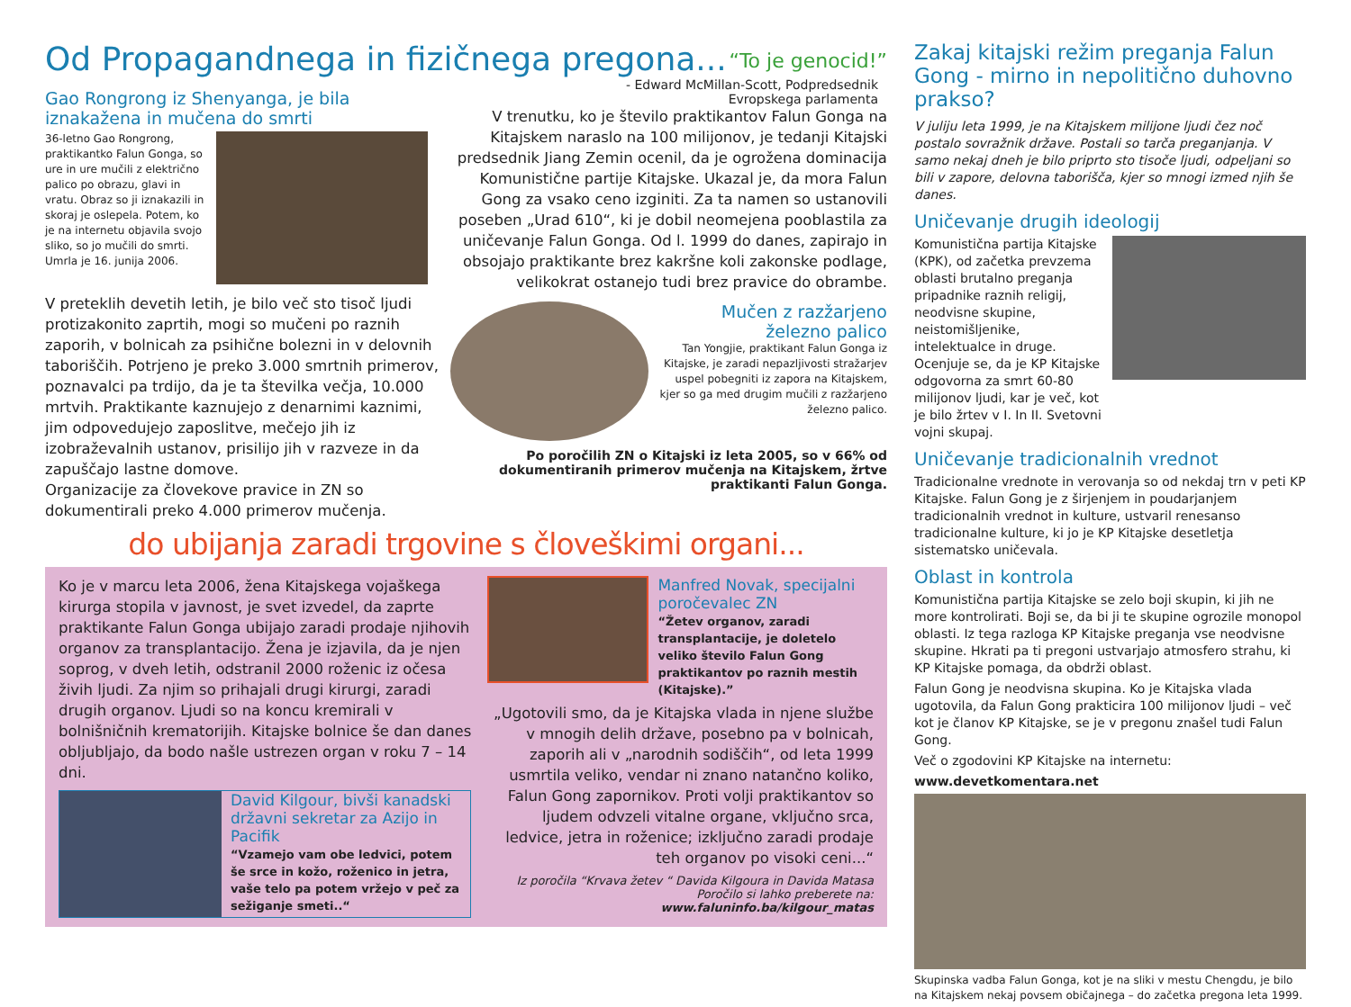Od Propagandnega in fizičnega pregona...
“To je genocid!”
- Edward McMillan-Scott, Podpredsednik
Evropskega parlamenta
Gao Rongrong iz Shenyanga, je bila iznakažena in mučena do smrti
36-letno Gao Rongrong, praktikantko Falun Gonga, so ure in ure mučili z električno palico po obrazu, glavi in vratu. Obraz so ji iznakazili in skoraj je oslepela. Potem, ko je na internetu objavila svojo sliko, so jo mučili do smrti. Umrla je 16. junija 2006.
V preteklih devetih letih, je bilo več sto tisoč ljudi protizakonito zaprtih, mogi so mučeni po raznih zaporih, v bolnicah za psihične bolezni in v delovnih taboriščih. Potrjeno je preko 3.000 smrtnih primerov, poznavalci pa trdijo, da je ta številka večja, 10.000 mrtvih. Praktikante kaznujejo z denarnimi kaznimi, jim odpovedujejo zaposlitve, mečejo jih iz izobraževalnih ustanov, prisilijo jih v razveze in da zapuščajo lastne domove.
Organizacije za človekove pravice in ZN so dokumentirali preko 4.000 primerov mučenja.
V trenutku, ko je število praktikantov Falun Gonga na Kitajskem naraslo na 100 milijonov, je tedanji Kitajski predsednik Jiang Zemin ocenil, da je ogrožena dominacija Komunistične partije Kitajske. Ukazal je, da mora Falun Gong za vsako ceno izginiti. Za ta namen so ustanovili poseben „Urad 610“, ki je dobil neomejena pooblastila za uničevanje Falun Gonga. Od l. 1999 do danes, zapirajo in obsojajo praktikante brez kakršne koli zakonske podlage, velikokrat ostanejo tudi brez pravice do obrambe.
Mučen z razžarjeno železno palico
Tan Yongjie, praktikant Falun Gonga iz Kitajske, je zaradi nepazljivosti stražarjev uspel pobegniti iz zapora na Kitajskem, kjer so ga med drugim mučili z razžarjeno železno palico.
Po poročilih ZN o Kitajski iz leta 2005, so v 66% od dokumentiranih primerov mučenja na Kitajskem, žrtve praktikanti Falun Gonga.
do ubijanja zaradi trgovine s človeškimi organi...
Ko je v marcu leta 2006, žena Kitajskega vojaškega kirurga stopila v javnost, je svet izvedel, da zaprte praktikante Falun Gonga ubijajo zaradi prodaje njihovih organov za transplantacijo. Žena je izjavila, da je njen soprog, v dveh letih, odstranil 2000 roženic iz očesa živih ljudi. Za njim so prihajali drugi kirurgi, zaradi drugih organov. Ljudi so na koncu kremirali v bolnišničnih krematorijih. Kitajske bolnice še dan danes obljubljajo, da bodo našle ustrezen organ v roku 7 – 14 dni.
David Kilgour, bivši kanadski državni sekretar za Azijo in Pacifik
“Vzamejo vam obe ledvici, potem še srce in kožo, roženico in jetra, vaše telo pa potem vržejo v peč za sežiganje smeti..“
Manfred Novak, specijalni poročevalec ZN
“Žetev organov, zaradi transplantacije, je doletelo veliko število Falun Gong praktikantov po raznih mestih (Kitajske).”
„Ugotovili smo, da je Kitajska vlada in njene službe v mnogih delih države, posebno pa v bolnicah, zaporih ali v „narodnih sodiščih“, od leta 1999 usmrtila veliko, vendar ni znano natančno koliko, Falun Gong zapornikov. Proti volji praktikantov so ljudem odvzeli vitalne organe, vključno srca, ledvice, jetra in roženice; izključno zaradi prodaje teh organov po visoki ceni...“
Iz poročila “Krvava žetev “ Davida Kilgoura in Davida Matasa
Poročilo si lahko preberete na: www.faluninfo.ba/kilgour_matas
Zakaj kitajski režim preganja Falun Gong - mirno in nepolitično duhovno prakso?
V juliju leta 1999, je na Kitajskem milijone ljudi čez noč postalo sovražnik države. Postali so tarča preganjanja. V samo nekaj dneh je bilo priprto sto tisoče ljudi, odpeljani so bili v zapore, delovna taborišča, kjer so mnogi izmed njih še danes.
Uničevanje drugih ideologij
Komunistična partija Kitajske (KPK), od začetka prevzema oblasti brutalno preganja pripadnike raznih religij, neodvisne skupine, neistomišljenike, intelektualce in druge. Ocenjuje se, da je KP Kitajske odgovorna za smrt 60-80 milijonov ljudi, kar je več, kot je bilo žrtev v I. In II. Svetovni vojni skupaj.
Uničevanje tradicionalnih vrednot
Tradicionalne vrednote in verovanja so od nekdaj trn v peti KP Kitajske. Falun Gong je z širjenjem in poudarjanjem tradicionalnih vrednot in kulture, ustvaril renesanso tradicionalne kulture, ki jo je KP Kitajske desetletja sistematsko uničevala.
Oblast in kontrola
Komunistična partija Kitajske se zelo boji skupin, ki jih ne more kontrolirati. Boji se, da bi ji te skupine ogrozile monopol oblasti. Iz tega razloga KP Kitajske preganja vse neodvisne skupine. Hkrati pa ti pregoni ustvarjajo atmosfero strahu, ki KP Kitajske pomaga, da obdrži oblast.
Falun Gong je neodvisna skupina. Ko je Kitajska vlada ugotovila, da Falun Gong prakticira 100 milijonov ljudi – več kot je članov KP Kitajske, se je v pregonu znašel tudi Falun Gong.
Več o zgodovini KP Kitajske na internetu:
www.devetkomentara.net
Skupinska vadba Falun Gonga, kot je na sliki v mestu Chengdu, je bilo na Kitajskem nekaj povsem običajnega – do začetka pregona leta 1999.